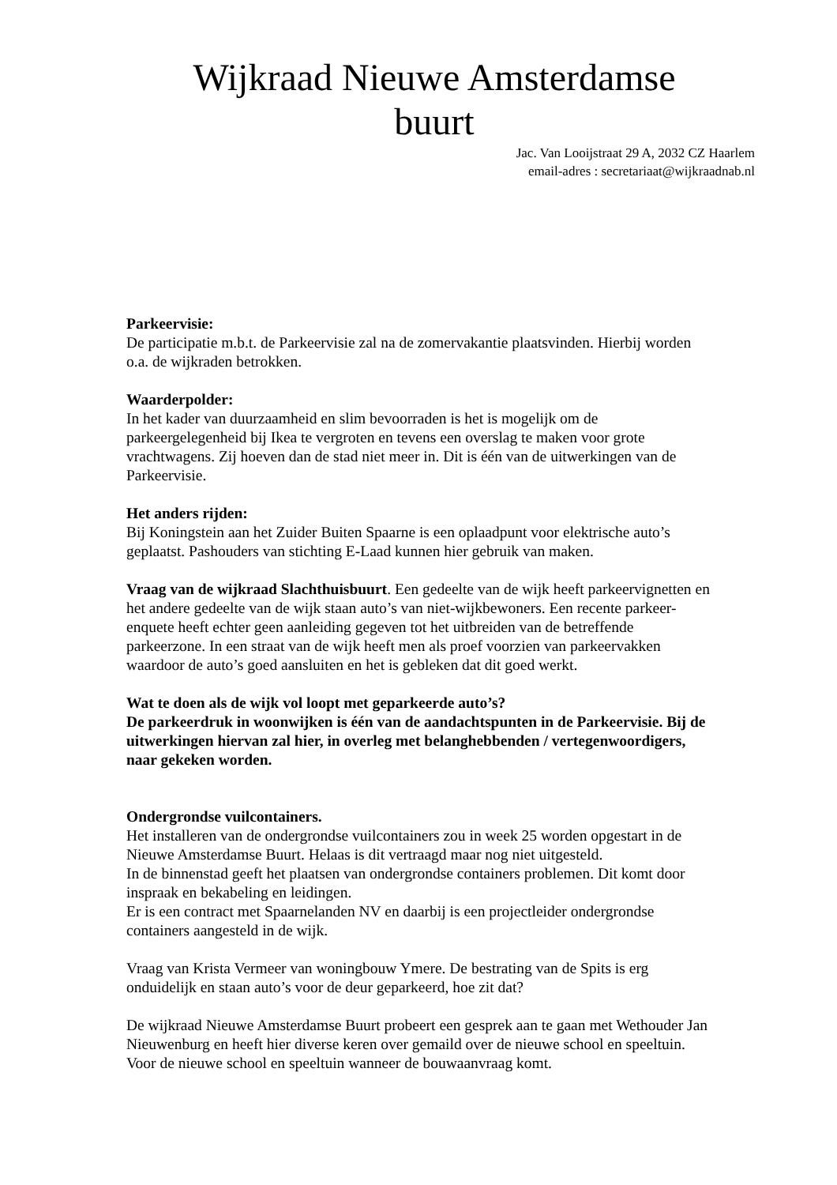Wijkraad Nieuwe Amsterdamse buurt
Jac. Van Looijstraat 29 A, 2032 CZ Haarlem
email-adres : secretariaat@wijkraadnab.nl
Parkeervisie:
De participatie m.b.t. de Parkeervisie zal na de zomervakantie plaatsvinden. Hierbij worden o.a. de wijkraden betrokken.
Waarderpolder:
In het kader van duurzaamheid en slim bevoorraden is het is mogelijk om de parkeergelegenheid bij Ikea te vergroten en tevens een overslag te maken voor grote vrachtwagens. Zij hoeven dan de stad niet meer in. Dit is één van de uitwerkingen van de Parkeervisie.
Het anders rijden:
Bij Koningstein aan het Zuider Buiten Spaarne is een oplaadpunt voor elektrische auto’s geplaatst. Pashouders van stichting E-Laad kunnen hier gebruik van maken.
Vraag van de wijkraad Slachthuisbuurt. Een gedeelte van de wijk heeft parkeervignetten en het andere gedeelte van de wijk staan auto’s van niet-wijkbewoners. Een recente parkeer-enquete heeft echter geen aanleiding gegeven tot het uitbreiden van de betreffende parkeerzone. In een straat van de wijk heeft men als proef voorzien van parkeervakken waardoor de auto’s goed aansluiten en het is gebleken dat dit goed werkt.
Wat te doen als de wijk vol loopt met geparkeerde auto’s?
De parkeerdruk in woonwijken is één van de aandachtspunten in de Parkeervisie. Bij de uitwerkingen hiervan zal hier, in overleg met belanghebbenden / vertegenwoordigers, naar gekeken worden.
Ondergrondse vuilcontainers.
Het installeren van de ondergrondse vuilcontainers zou in week 25 worden opgestart in de Nieuwe Amsterdamse Buurt. Helaas is dit vertraagd maar nog niet uitgesteld.
In de binnenstad geeft het plaatsen van ondergrondse containers problemen. Dit komt door inspraak en bekabeling en leidingen.
Er is een contract met Spaarnelanden NV en daarbij is een projectleider ondergrondse containers aangesteld in de wijk.
Vraag van Krista Vermeer van woningbouw Ymere. De bestrating van de Spits is erg onduidelijk en staan auto’s voor de deur geparkeerd, hoe zit dat?
De wijkraad Nieuwe Amsterdamse Buurt probeert een gesprek aan te gaan met Wethouder Jan Nieuwenburg en heeft hier diverse keren over gemaild over de nieuwe school en speeltuin. Voor de nieuwe school en speeltuin wanneer de bouwaanvraag komt.